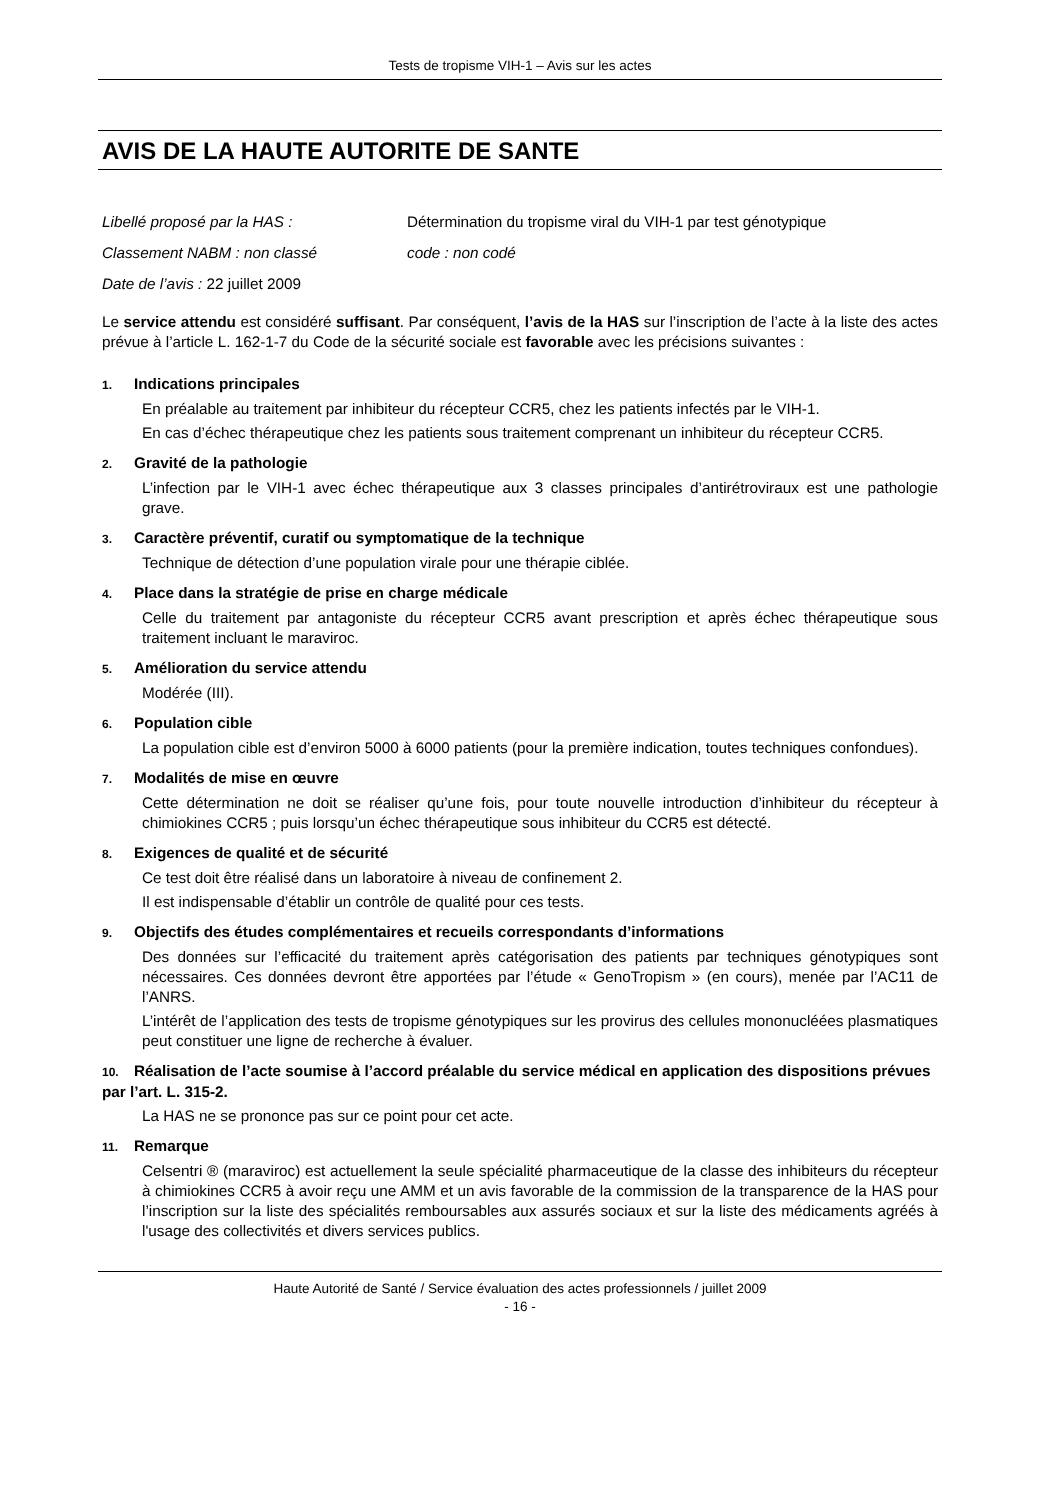Tests de tropisme VIH-1 – Avis sur les actes
AVIS DE LA HAUTE AUTORITE DE SANTE
Libellé proposé par la HAS : Détermination du tropisme viral du VIH-1 par test génotypique
Classement NABM : non classé code : non codé
Date de l’avis : 22 juillet 2009
Le service attendu est considéré suffisant. Par conséquent, l’avis de la HAS sur l’inscription de l’acte à la liste des actes prévue à l’article L. 162-1-7 du Code de la sécurité sociale est favorable avec les précisions suivantes :
1. Indications principales
En préalable au traitement par inhibiteur du récepteur CCR5, chez les patients infectés par le VIH-1.
En cas d’échec thérapeutique chez les patients sous traitement comprenant un inhibiteur du récepteur CCR5.
2. Gravité de la pathologie
L’infection par le VIH-1 avec échec thérapeutique aux 3 classes principales d’antirétroviraux est une pathologie grave.
3. Caractère préventif, curatif ou symptomatique de la technique
Technique de détection d’une population virale pour une thérapie ciblée.
4. Place dans la stratégie de prise en charge médicale
Celle du traitement par antagoniste du récepteur CCR5 avant prescription et après échec thérapeutique sous traitement incluant le maraviroc.
5. Amélioration du service attendu
Modérée (III).
6. Population cible
La population cible est d’environ 5000 à 6000 patients (pour la première indication, toutes techniques confondues).
7. Modalités de mise en œuvre
Cette détermination ne doit se réaliser qu’une fois, pour toute nouvelle introduction d’inhibiteur du récepteur à chimiokines CCR5 ; puis lorsqu’un échec thérapeutique sous inhibiteur du CCR5 est détecté.
8. Exigences de qualité et de sécurité
Ce test doit être réalisé dans un laboratoire à niveau de confinement 2.
Il est indispensable d’établir un contrôle de qualité pour ces tests.
9. Objectifs des études complémentaires et recueils correspondants d’informations
Des données sur l’efficacité du traitement après catégorisation des patients par techniques génotypiques sont nécessaires. Ces données devront être apportées par l’étude « GenoTropism » (en cours), menée par l’AC11 de l’ANRS.
L’intérêt de l’application des tests de tropisme génotypiques sur les provirus des cellules mononucléées plasmatiques peut constituer une ligne de recherche à évaluer.
10. Réalisation de l’acte soumise à l’accord préalable du service médical en application des dispositions prévues par l’art. L. 315-2.
La HAS ne se prononce pas sur ce point pour cet acte.
11. Remarque
Celsentri ® (maraviroc) est actuellement la seule spécialité pharmaceutique de la classe des inhibiteurs du récepteur à chimiokines CCR5 à avoir reçu une AMM et un avis favorable de la commission de la transparence de la HAS pour l’inscription sur la liste des spécialités remboursables aux assurés sociaux et sur la liste des médicaments agréés à l'usage des collectivités et divers services publics.
Haute Autorité de Santé / Service évaluation des actes professionnels / juillet 2009
- 16 -